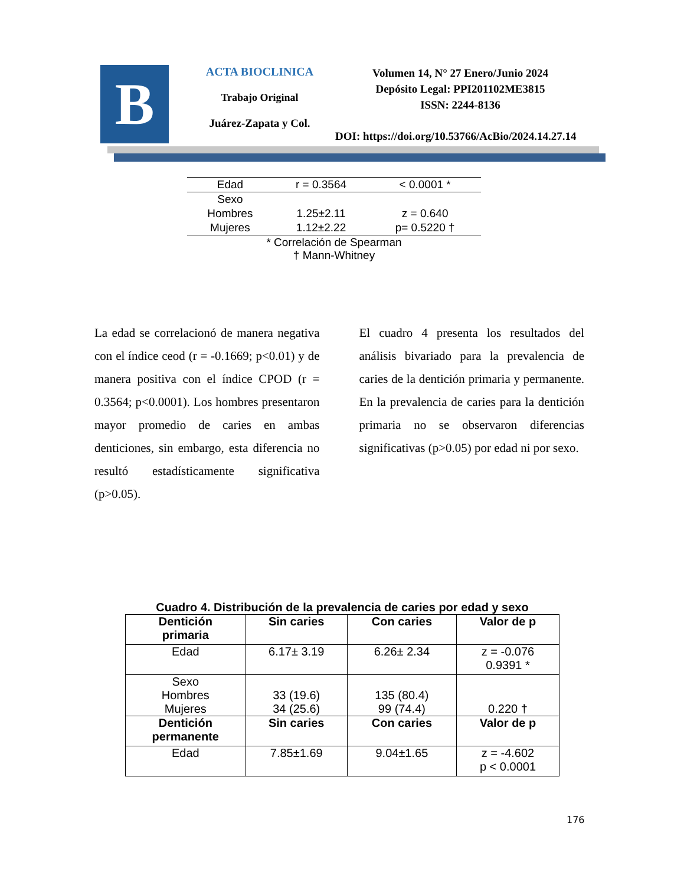B
ACTA BIOCLINICA
Trabajo Original
Juárez-Zapata y Col.
Volumen 14, N° 27 Enero/Junio 2024
Depósito Legal: PPI201102ME3815
ISSN: 2244-8136
DOI: https://doi.org/10.53766/AcBio/2024.14.27.14
| Edad | r = 0.3564 | < 0.0001 * |
| Sexo | | |
| Hombres | 1.25±2.11 | z = 0.640 |
| Mujeres | 1.12±2.22 | p= 0.5220 † |
| * Correlación de Spearman † Mann-Whitney | | |
La edad se correlacionó de manera negativa con el índice ceod (r = -0.1669; p<0.01) y de manera positiva con el índice CPOD (r = 0.3564; p<0.0001). Los hombres presentaron mayor promedio de caries en ambas denticiones, sin embargo, esta diferencia no resultó estadísticamente significativa (p>0.05).
El cuadro 4 presenta los resultados del análisis bivariado para la prevalencia de caries de la dentición primaria y permanente. En la prevalencia de caries para la dentición primaria no se observaron diferencias significativas (p>0.05) por edad ni por sexo.
Cuadro 4. Distribución de la prevalencia de caries por edad y sexo
| Dentición primaria | Sin caries | Con caries | Valor de p |
| --- | --- | --- | --- |
| Edad | 6.17± 3.19 | 6.26± 2.34 | z = -0.076 0.9391 * |
| Sexo Hombres Mujeres | 33 (19.6) 34 (25.6) | 135 (80.4) 99 (74.4) | 0.220 † |
| Dentición permanente | Sin caries | Con caries | Valor de p |
| Edad | 7.85±1.69 | 9.04±1.65 | z = -4.602 p < 0.0001 |
176